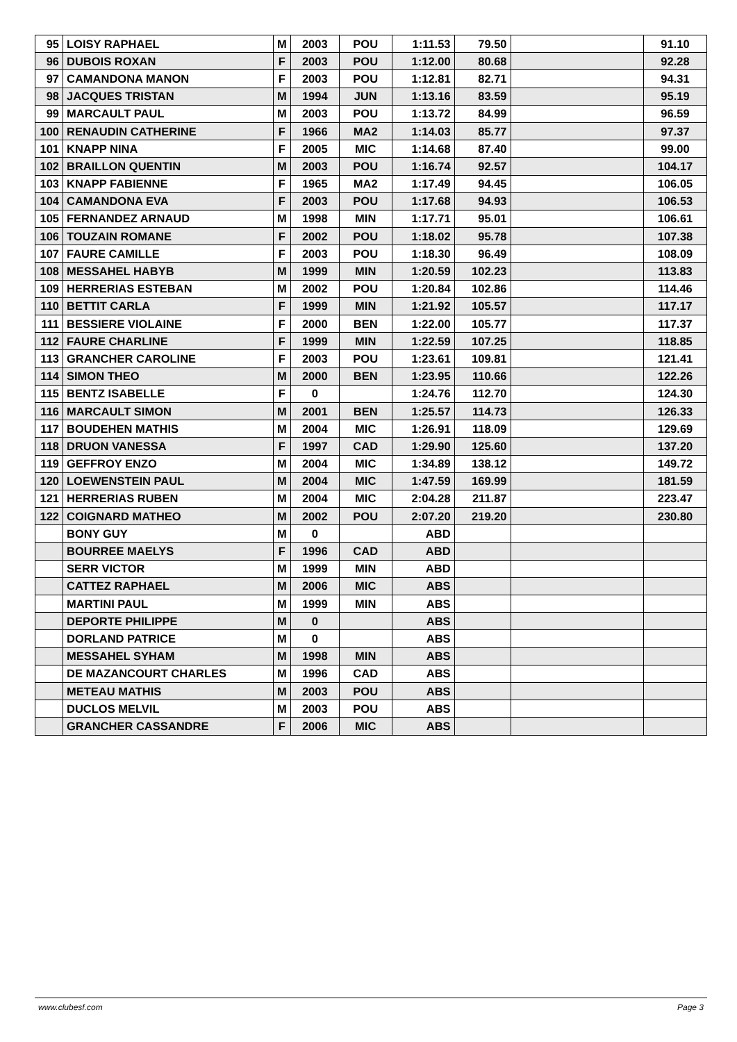| 95 | LOISY RAPHAEL | M | 2003 | POU | 1:11.53 | 79.50 | | 91.10 |
| 96 | DUBOIS ROXAN | F | 2003 | POU | 1:12.00 | 80.68 | | 92.28 |
| 97 | CAMANDONA MANON | F | 2003 | POU | 1:12.81 | 82.71 | | 94.31 |
| 98 | JACQUES TRISTAN | M | 1994 | JUN | 1:13.16 | 83.59 | | 95.19 |
| 99 | MARCAULT PAUL | M | 2003 | POU | 1:13.72 | 84.99 | | 96.59 |
| 100 | RENAUDIN CATHERINE | F | 1966 | MA2 | 1:14.03 | 85.77 | | 97.37 |
| 101 | KNAPP NINA | F | 2005 | MIC | 1:14.68 | 87.40 | | 99.00 |
| 102 | BRAILLON QUENTIN | M | 2003 | POU | 1:16.74 | 92.57 | | 104.17 |
| 103 | KNAPP FABIENNE | F | 1965 | MA2 | 1:17.49 | 94.45 | | 106.05 |
| 104 | CAMANDONA EVA | F | 2003 | POU | 1:17.68 | 94.93 | | 106.53 |
| 105 | FERNANDEZ ARNAUD | M | 1998 | MIN | 1:17.71 | 95.01 | | 106.61 |
| 106 | TOUZAIN ROMANE | F | 2002 | POU | 1:18.02 | 95.78 | | 107.38 |
| 107 | FAURE CAMILLE | F | 2003 | POU | 1:18.30 | 96.49 | | 108.09 |
| 108 | MESSAHEL HABYB | M | 1999 | MIN | 1:20.59 | 102.23 | | 113.83 |
| 109 | HERRERIAS ESTEBAN | M | 2002 | POU | 1:20.84 | 102.86 | | 114.46 |
| 110 | BETTIT CARLA | F | 1999 | MIN | 1:21.92 | 105.57 | | 117.17 |
| 111 | BESSIERE VIOLAINE | F | 2000 | BEN | 1:22.00 | 105.77 | | 117.37 |
| 112 | FAURE CHARLINE | F | 1999 | MIN | 1:22.59 | 107.25 | | 118.85 |
| 113 | GRANCHER CAROLINE | F | 2003 | POU | 1:23.61 | 109.81 | | 121.41 |
| 114 | SIMON THEO | M | 2000 | BEN | 1:23.95 | 110.66 | | 122.26 |
| 115 | BENTZ ISABELLE | F | 0 | | 1:24.76 | 112.70 | | 124.30 |
| 116 | MARCAULT SIMON | M | 2001 | BEN | 1:25.57 | 114.73 | | 126.33 |
| 117 | BOUDEHEN MATHIS | M | 2004 | MIC | 1:26.91 | 118.09 | | 129.69 |
| 118 | DRUON VANESSA | F | 1997 | CAD | 1:29.90 | 125.60 | | 137.20 |
| 119 | GEFFROY ENZO | M | 2004 | MIC | 1:34.89 | 138.12 | | 149.72 |
| 120 | LOEWENSTEIN PAUL | M | 2004 | MIC | 1:47.59 | 169.99 | | 181.59 |
| 121 | HERRERIAS RUBEN | M | 2004 | MIC | 2:04.28 | 211.87 | | 223.47 |
| 122 | COIGNARD MATHEO | M | 2002 | POU | 2:07.20 | 219.20 | | 230.80 |
| | BONY GUY | M | 0 | | ABD | | | |
| | BOURREE MAELYS | F | 1996 | CAD | ABD | | | |
| | SERR VICTOR | M | 1999 | MIN | ABD | | | |
| | CATTEZ RAPHAEL | M | 2006 | MIC | ABS | | | |
| | MARTINI PAUL | M | 1999 | MIN | ABS | | | |
| | DEPORTE PHILIPPE | M | 0 | | ABS | | | |
| | DORLAND PATRICE | M | 0 | | ABS | | | |
| | MESSAHEL SYHAM | M | 1998 | MIN | ABS | | | |
| | DE MAZANCOURT CHARLES | M | 1996 | CAD | ABS | | | |
| | METEAU MATHIS | M | 2003 | POU | ABS | | | |
| | DUCLOS MELVIL | M | 2003 | POU | ABS | | | |
| | GRANCHER CASSANDRE | F | 2006 | MIC | ABS | | | |
www.clubesf.com Page 3